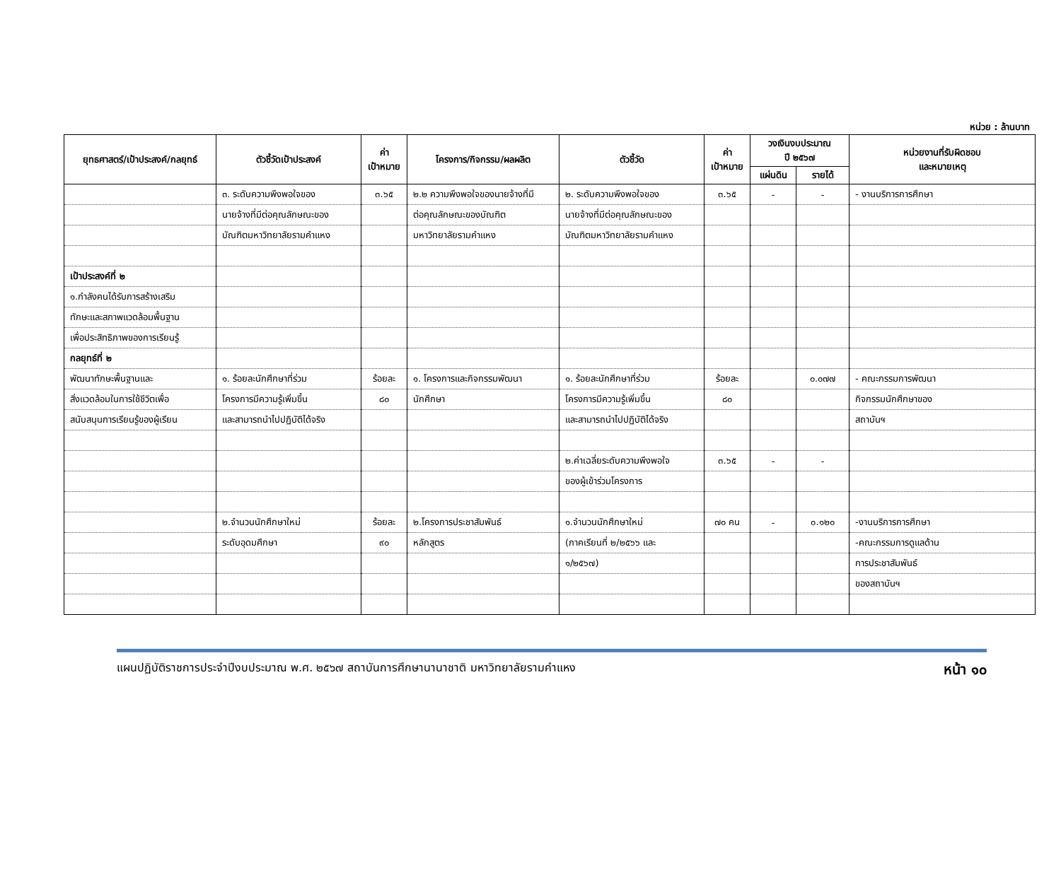หน่วย : ล้านบาท
| ยุทธศาสตร์/เป้าประสงค์/กลยุทธ์ | ตัวชี้วัดเป้าประสงค์ | ค่า เป้าหมาย | โครงการ/กิจกรรม/ผลผลิต | ตัวชี้วัด | ค่า เป้าหมาย | วงเงินงบประมาณ ปี ๒๕๖๗ | | หน่วยงานที่รับผิดชอบ และหมายเหตุ |
| --- | --- | --- | --- | --- | --- | --- | --- | --- |
| | | | | | | แผ่นดิน | รายได้ | |
| | ๓. ระดับความพึงพอใจของ | ๓.๖๕ | ๒.๒ ความพึงพอใจของนายจ้างที่มี | ๒. ระดับความพึงพอใจของ | ๓.๖๕ | - | - | - งานบริการการศึกษา |
| | นายจ้างที่มีต่อคุณลักษณะของ | | ต่อคุณลักษณะของบัณฑิต | นายจ้างที่มีต่อคุณลักษณะของ | | | | |
| | บัณฑิตมหาวิทยาลัยรามคำแหง | | มหาวิทยาลัยรามคำแหง | บัณฑิตมหาวิทยาลัยรามคำแหง | | | | |
| เป้าประสงค์ที่ ๒ | | | | | | | | |
| ๑.กำลังคนได้รับการสร้างเสริม | | | | | | | | |
| ทักษะและสภาพแวดล้อมพื้นฐาน | | | | | | | | |
| เพื่อประสิทธิภาพของการเรียนรู้ | | | | | | | | |
| กลยุทธ์ที่ ๒ | | | | | | | | |
| พัฒนาทักษะพื้นฐานและ | ๑. ร้อยละนักศึกษาที่ร่วม | ร้อยละ | ๑. โครงการและกิจกรรมพัฒนา | ๑. ร้อยละนักศึกษาที่ร่วม | ร้อยละ | | ๐.๐๗๗ | - คณะกรรมการพัฒนา |
| สิ่งแวดล้อมในการใช้ชีวิตเพื่อ | โครงการมีความรู้เพิ่มขึ้น | ๘๐ | นักศึกษา | โครงการมีความรู้เพิ่มขึ้น | ๘๐ | | | กิจกรรมนักศึกษาของ |
| สนับสนุนการเรียนรู้ของผู้เรียน | และสามารถนำไปปฏิบัติได้จริง | | | และสามารถนำไปปฏิบัติได้จริง | | | | สถาบันฯ |
| | | | | ๒.ค่าเฉลี่ยระดับความพึงพอใจ | ๓.๖๕ | - | - | |
| | | | | ของผู้เข้าร่วมโครงการ | | | | |
| | ๒.จำนวนนักศึกษาใหม่ | ร้อยละ | ๒.โครงการประชาสัมพันธ์ | ๑.จำนวนนักศึกษาใหม่ | ๗๐ คน | - | ๐.๑๒๐ | -งานบริการการศึกษา |
| | ระดับอุดมศึกษา | ๙๐ | หลักสูตร | (ภาคเรียนที่ ๒/๒๕๖๖ และ | | | | -คณะกรรมการดูแลด้าน |
| | | | | ๑/๒๕๖๗) | | | | การประชาสัมพันธ์ |
| | | | | | | | | ของสถาบันฯ |
แผนปฏิบัติราชการประจำปีงบประมาณ พ.ศ. ๒๕๖๗ สถาบันการศึกษานานาชาติ มหาวิทยาลัยรามคำแหง หน้า ๑๐